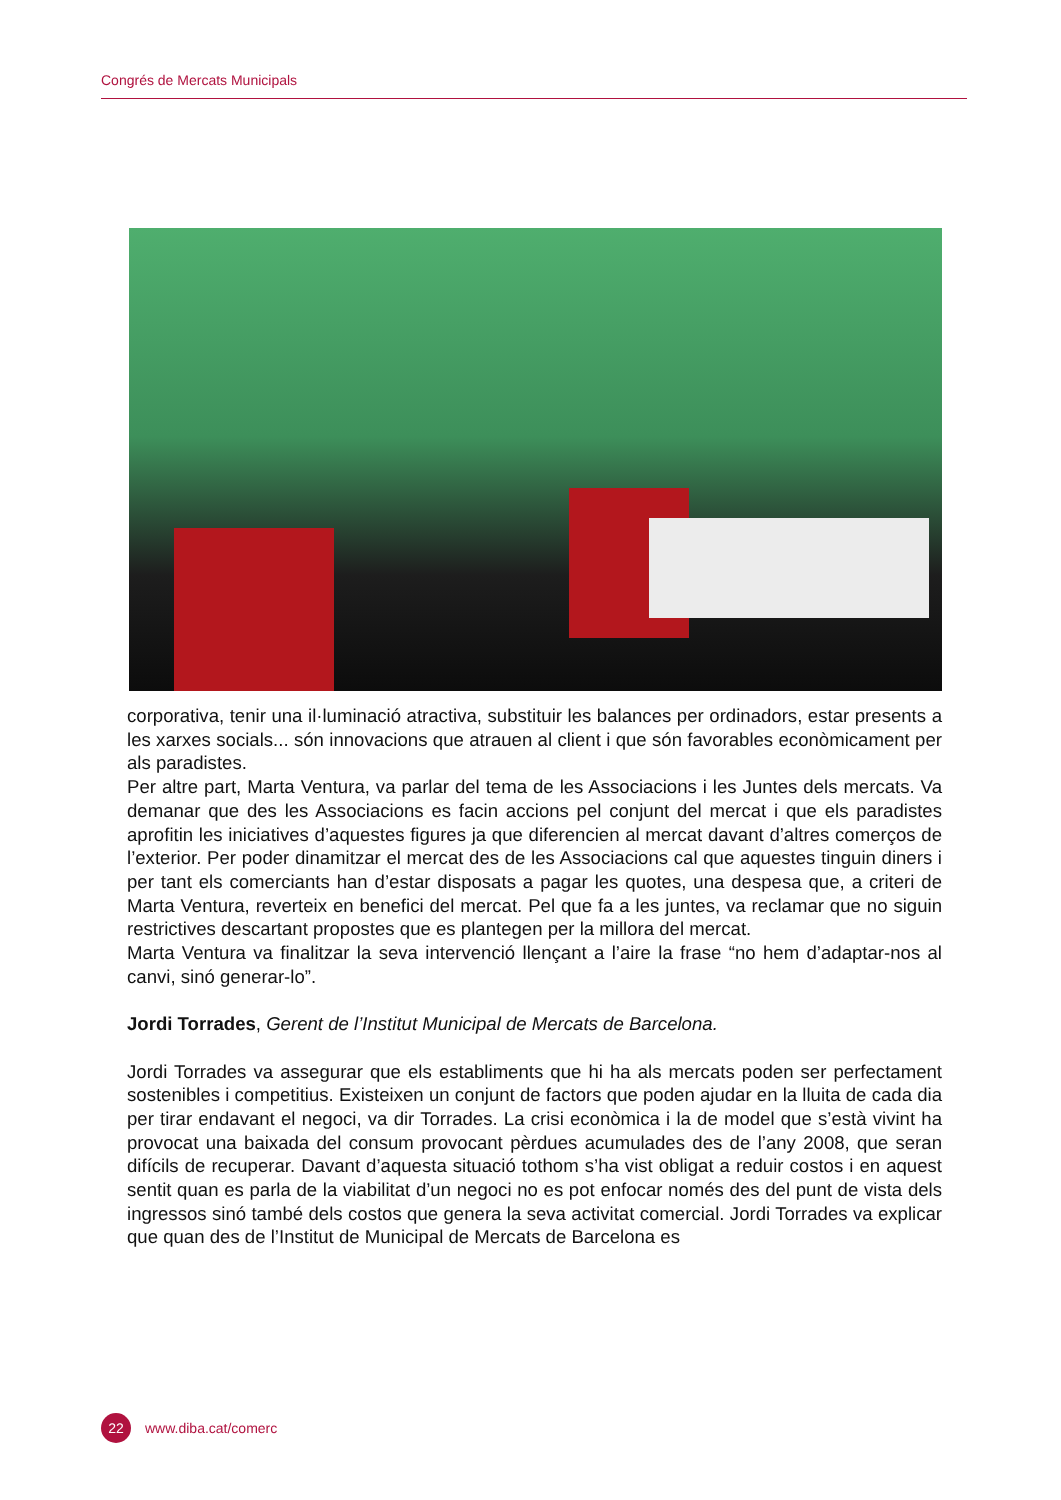Congrés de Mercats Municipals
corporativa, tenir una il·luminació atractiva, substituir les balances per ordinadors, estar presents a les xarxes socials... són innovacions que atrauen al client i que són favorables econòmicament per als paradistes.
Per altre part, Marta Ventura, va parlar del tema de les Associacions i les Juntes dels mercats. Va demanar que des les Associacions es facin accions pel conjunt del mercat i que els paradistes aprofitin les iniciatives d’aquestes figures ja que diferencien al mercat davant d’altres comerços de l’exterior. Per poder dinamitzar el mercat des de les Associacions cal que aquestes tinguin diners i per tant els comerciants han d’estar disposats a pagar les quotes, una despesa que, a criteri de Marta Ventura, reverteix en benefici del mercat. Pel que fa a les juntes, va reclamar que no siguin restrictives descartant propostes que es plantegen per la millora del mercat.
Marta Ventura va finalitzar la seva intervenció llençant a l’aire la frase “no hem d’adaptar-nos al canvi, sinó generar-lo”.
Jordi Torrades, Gerent de l’Institut Municipal de Mercats de Barcelona.
Jordi Torrades va assegurar que els establiments que hi ha als mercats poden ser perfectament sostenibles i competitius. Existeixen un conjunt de factors que poden ajudar en la lluita de cada dia per tirar endavant el negoci, va dir Torrades. La crisi econòmica i la de model que s’està vivint ha provocat una baixada del consum provocant pèrdues acumulades des de l’any 2008, que seran difícils de recuperar. Davant d’aquesta situació tothom s’ha vist obligat a reduir costos i en aquest sentit quan es parla de la viabilitat d’un negoci no es pot enfocar només des del punt de vista dels ingressos sinó també dels costos que genera la seva activitat comercial. Jordi Torrades va explicar que quan des de l’Institut de Municipal de Mercats de Barcelona es
22
www.diba.cat/comerc